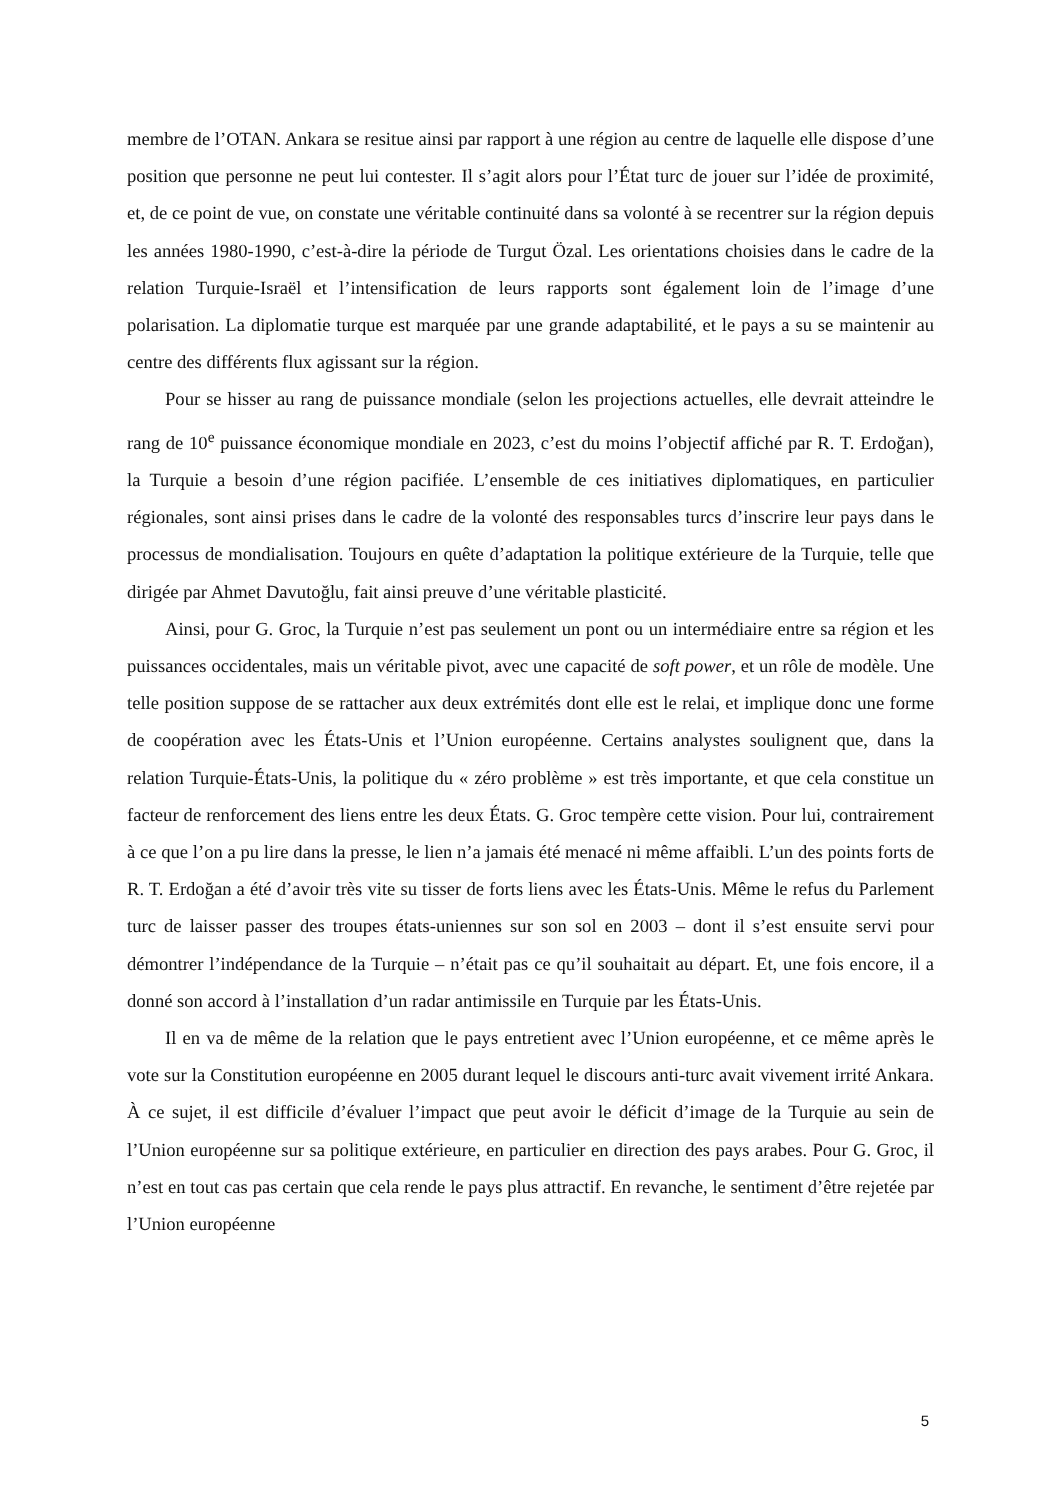membre de l’OTAN. Ankara se resitue ainsi par rapport à une région au centre de laquelle elle dispose d’une position que personne ne peut lui contester. Il s’agit alors pour l’État turc de jouer sur l’idée de proximité, et, de ce point de vue, on constate une véritable continuité dans sa volonté à se recentrer sur la région depuis les années 1980-1990, c’est-à-dire la période de Turgut Özal. Les orientations choisies dans le cadre de la relation Turquie-Israël et l’intensification de leurs rapports sont également loin de l’image d’une polarisation. La diplomatie turque est marquée par une grande adaptabilité, et le pays a su se maintenir au centre des différents flux agissant sur la région.
Pour se hisser au rang de puissance mondiale (selon les projections actuelles, elle devrait atteindre le rang de 10<sup>e</sup> puissance économique mondiale en 2023, c’est du moins l’objectif affiché par R. T. Erdoğan), la Turquie a besoin d’une région pacifiée. L’ensemble de ces initiatives diplomatiques, en particulier régionales, sont ainsi prises dans le cadre de la volonté des responsables turcs d’inscrire leur pays dans le processus de mondialisation. Toujours en quête d’adaptation la politique extérieure de la Turquie, telle que dirigée par Ahmet Davutoğlu, fait ainsi preuve d’une véritable plasticité.
Ainsi, pour G. Groc, la Turquie n’est pas seulement un pont ou un intermédiaire entre sa région et les puissances occidentales, mais un véritable pivot, avec une capacité de soft power, et un rôle de modèle. Une telle position suppose de se rattacher aux deux extrémités dont elle est le relai, et implique donc une forme de coopération avec les États-Unis et l’Union européenne. Certains analystes soulignent que, dans la relation Turquie-États-Unis, la politique du « zéro problème » est très importante, et que cela constitue un facteur de renforcement des liens entre les deux États. G. Groc tempère cette vision. Pour lui, contrairement à ce que l’on a pu lire dans la presse, le lien n’a jamais été menacé ni même affaibli. L’un des points forts de R. T. Erdoğan a été d’avoir très vite su tisser de forts liens avec les États-Unis. Même le refus du Parlement turc de laisser passer des troupes états-uniennes sur son sol en 2003 – dont il s’est ensuite servi pour démontrer l’indépendance de la Turquie – n’était pas ce qu’il souhaitait au départ. Et, une fois encore, il a donné son accord à l’installation d’un radar antimissile en Turquie par les États-Unis.
Il en va de même de la relation que le pays entretient avec l’Union européenne, et ce même après le vote sur la Constitution européenne en 2005 durant lequel le discours anti-turc avait vivement irrité Ankara. À ce sujet, il est difficile d’évaluer l’impact que peut avoir le déficit d’image de la Turquie au sein de l’Union européenne sur sa politique extérieure, en particulier en direction des pays arabes. Pour G. Groc, il n’est en tout cas pas certain que cela rende le pays plus attractif. En revanche, le sentiment d’être rejetée par l’Union européenne
5